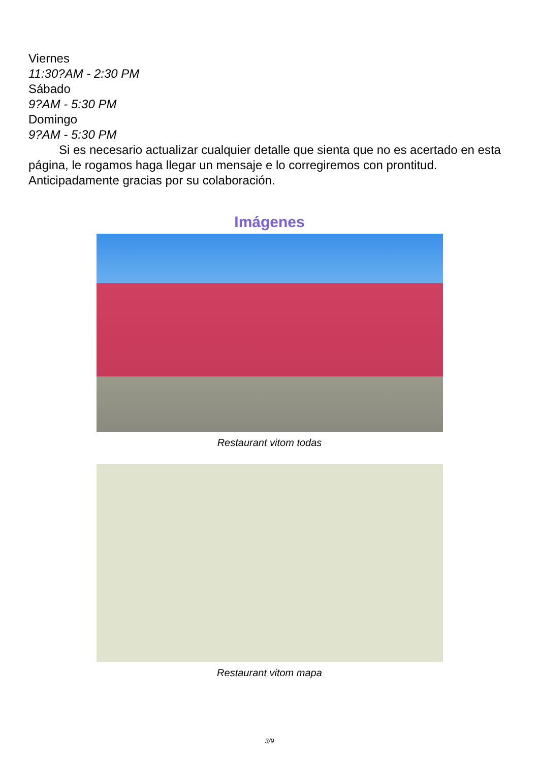Viernes
11:30?AM - 2:30 PM
Sábado
9?AM - 5:30 PM
Domingo
9?AM - 5:30 PM
Si es necesario actualizar cualquier detalle que sienta que no es acertado en esta página, le rogamos haga llegar un mensaje e lo corregiremos con prontitud. Anticipadamente gracias por su colaboración.
Imágenes
Restaurant vitom todas
Restaurant vitom mapa
3/9